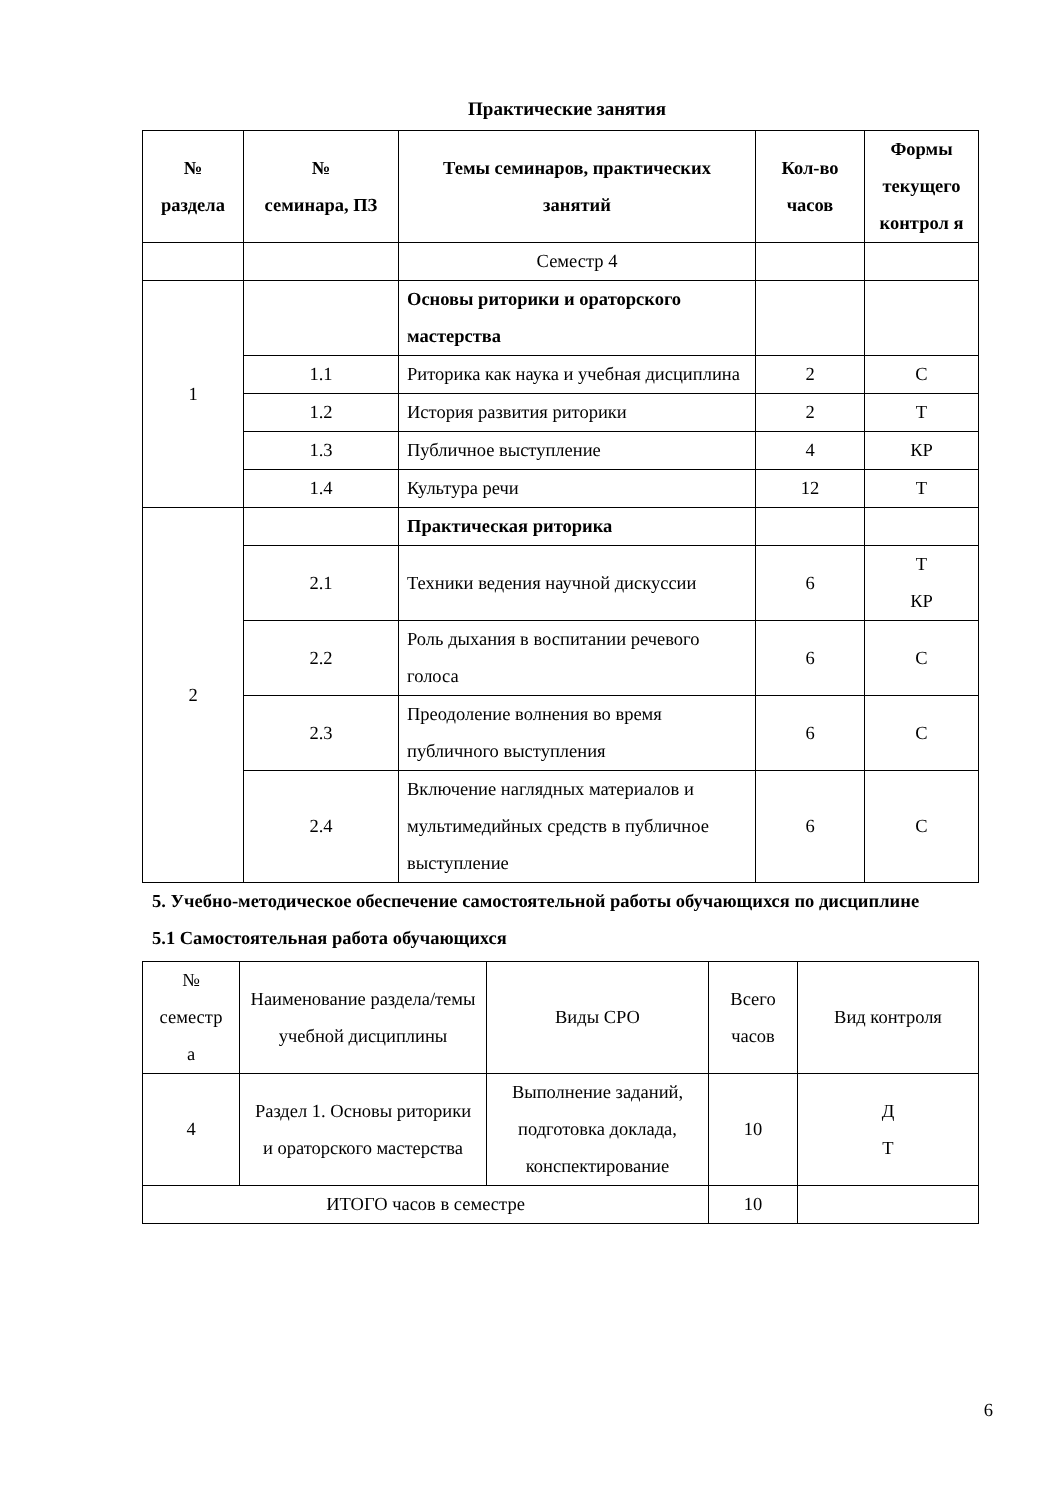Практические занятия
| № раздела | № семинара, ПЗ | Темы семинаров, практических занятий | Кол-во часов | Формы текущего контрол я |
| --- | --- | --- | --- | --- |
| | | Семестр 4 | | |
| 1 | | Основы риторики и ораторского мастерства | | |
| | 1.1 | Риторика как наука и учебная дисциплина | 2 | С |
| | 1.2 | История развития риторики | 2 | Т |
| | 1.3 | Публичное выступление | 4 | КР |
| | 1.4 | Культура речи | 12 | Т |
| 2 | | Практическая риторика | | |
| | 2.1 | Техники ведения научной дискуссии | 6 | Т КР |
| | 2.2 | Роль дыхания в воспитании речевого голоса | 6 | С |
| | 2.3 | Преодоление волнения во время публичного выступления | 6 | С |
| | 2.4 | Включение наглядных материалов и мультимедийных средств в публичное выступление | 6 | С |
5. Учебно-методическое обеспечение самостоятельной работы обучающихся по дисциплине
5.1 Самостоятельная работа обучающихся
| № семестр а | Наименование раздела/темы учебной дисциплины | Виды СРО | Всего часов | Вид контроля |
| 4 | Раздел 1. Основы риторики и ораторского мастерства | Выполнение заданий, подготовка доклада, конспектирование | 10 | Д Т |
| ИТОГО часов в семестре | | | 10 | |
6